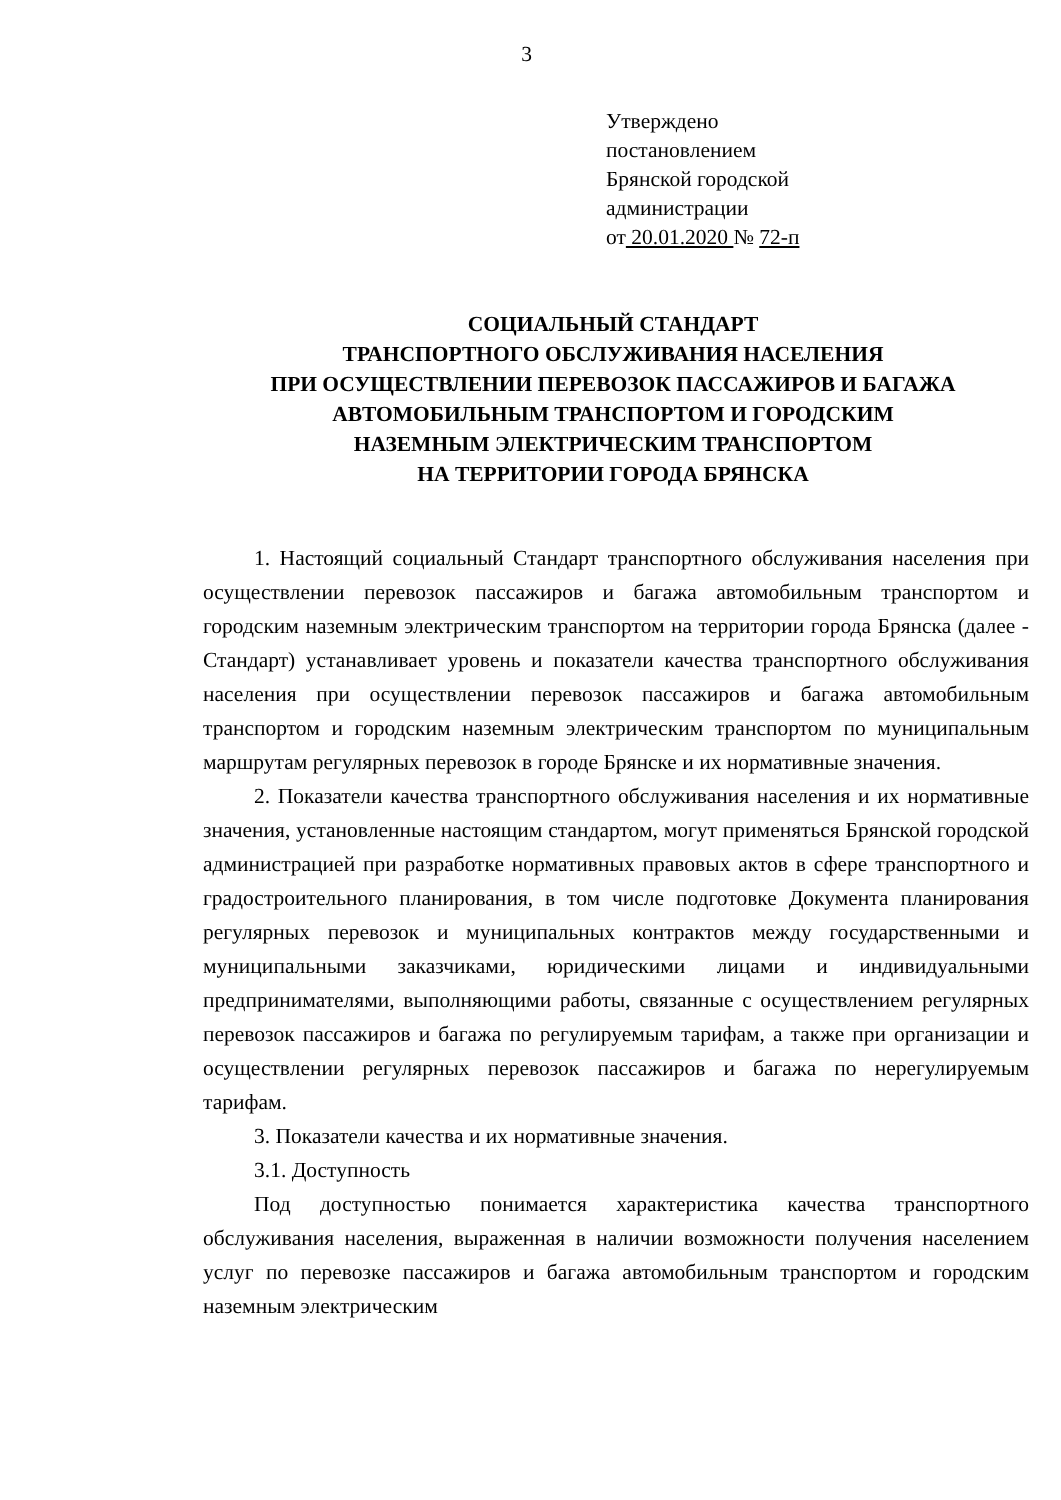3
Утверждено
постановлением
Брянской городской
администрации
от 20.01.2020 № 72-п
СОЦИАЛЬНЫЙ СТАНДАРТ
ТРАНСПОРТНОГО ОБСЛУЖИВАНИЯ НАСЕЛЕНИЯ
ПРИ ОСУЩЕСТВЛЕНИИ ПЕРЕВОЗОК ПАССАЖИРОВ И БАГАЖА
АВТОМОБИЛЬНЫМ ТРАНСПОРТОМ И ГОРОДСКИМ
НАЗЕМНЫМ ЭЛЕКТРИЧЕСКИМ ТРАНСПОРТОМ
НА ТЕРРИТОРИИ ГОРОДА БРЯНСКА
1. Настоящий социальный Стандарт транспортного обслуживания населения при осуществлении перевозок пассажиров и багажа автомобильным транспортом и городским наземным электрическим транспортом на территории города Брянска (далее - Стандарт) устанавливает уровень и показатели качества транспортного обслуживания населения при осуществлении перевозок пассажиров и багажа автомобильным транспортом и городским наземным электрическим транспортом по муниципальным маршрутам регулярных перевозок в городе Брянске и их нормативные значения.
2. Показатели качества транспортного обслуживания населения и их нормативные значения, установленные настоящим стандартом, могут применяться Брянской городской администрацией при разработке нормативных правовых актов в сфере транспортного и градостроительного планирования, в том числе подготовке Документа планирования регулярных перевозок и муниципальных контрактов между государственными и муниципальными заказчиками, юридическими лицами и индивидуальными предпринимателями, выполняющими работы, связанные с осуществлением регулярных перевозок пассажиров и багажа по регулируемым тарифам, а также при организации и осуществлении регулярных перевозок пассажиров и багажа по нерегулируемым тарифам.
3. Показатели качества и их нормативные значения.
3.1. Доступность
Под доступностью понимается характеристика качества транспортного обслуживания населения, выраженная в наличии возможности получения населением услуг по перевозке пассажиров и багажа автомобильным транспортом и городским наземным электрическим